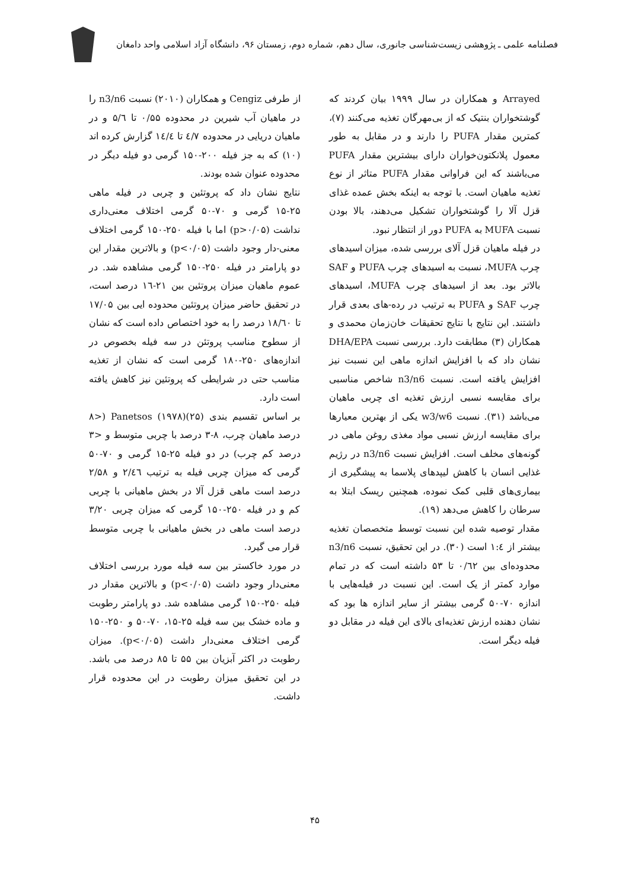فصلنامه علمی ـ پژوهشی زیست‌شناسی جانوری، سال دهم، شماره دوم، زمستان ۹۶، دانشگاه آزاد اسلامی واحد دامغان
Arrayed و همکاران در سال ۱۹۹۹ بیان کردند که گوشتخواران بنتیک که از بی‌مهرگان تغذیه می‌کنند (۷)، کمترین مقدار PUFA را دارند و در مقابل به طور معمول پلانکتون‌خواران دارای بیشترین مقدار PUFA می‌باشند که این فراوانی مقدار PUFA متاثر از نوع تغذیه ماهیان است. با توجه به اینکه بخش عمده غذای قزل آلا را گوشتخواران تشکیل می‌دهند، بالا بودن نسبت MUFA به PUFA دور از انتظار نبود.
در فیله ماهیان قزل آلای بررسی شده، میزان اسیدهای چرب MUFA، نسبت به اسیدهای چرب PUFA و SAF بالاتر بود. بعد از اسیدهای چرب MUFA، اسیدهای چرب SAF و PUFA به ترتیب در رده-های بعدی قرار داشتند. این نتایج با نتایج تحقیقات خان‌زمان محمدی و همکاران (۳) مطابقت دارد. بررسی نسبت DHA/EPA نشان داد که با افزایش اندازه ماهی این نسبت نیز افزایش یافته است. نسبت n3/n6 شاخص مناسبی برای مقایسه نسبی ارزش تغذیه ای چربی ماهیان می‌باشد (۳۱). نسبت w3/w6 یکی از بهترین معیارها برای مقایسه ارزش نسبی مواد مغذی روغن ماهی در گونه‌های مخلف است. افزایش نسبت n3/n6 در رژیم غذایی انسان با کاهش لیپدهای پلاسما به پیشگیری از بیماری‌های قلبی کمک نموده، همچنین ریسک ابتلا به سرطان را کاهش می‌دهد (۱۹).
مقدار توصیه شده این نسبت توسط متخصصان تغذیه بیشتر از ۱:٤ است (۳۰). در این تحقیق، نسبت n3/n6 محدوده‌ای بین ۰/٦۲ تا ۵۳ داشته است که در تمام موارد کمتر از یک است. این نسبت در فیله‌هایی با اندازه ۷۰-۵۰ گرمی بیشتر از سایر اندازه ها بود که نشان دهنده ارزش تغذیه‌ای بالای این فیله در مقابل دو فیله دیگر است.
از طرفی Cengiz و همکاران (۲۰۱۰) نسبت n3/n6 را در ماهیان آب شیرین در محدوده ۰/۵۵ تا ۵/٦ و در ماهیان دریایی در محدوده ٤/۷ تا ۱٤/٤ گزارش کرده اند (۱۰) که به جز فیله ۲۰۰-۱۵۰ گرمی دو فیله دیگر در محدوده عنوان شده بودند.
نتایج نشان داد که پروتئین و چربی در فیله ماهی ۲۵-۱۵ گرمی و ۷۰-۵۰ گرمی اختلاف معنی‌داری نداشت (p>۰/۰۵) اما با فیله ۲۵۰-۱۵۰ گرمی اختلاف معنی-دار وجود داشت (p<۰/۰۵) و بالاترین مقدار این دو پارامتر در فیله ۲۵۰-۱۵۰ گرمی مشاهده شد. در عموم ماهیان میزان پروتئین بین ۲۱-۱٦ درصد است، در تحقیق حاضر میزان پروتئین محدوده ایی بین ۱۷/۰۵ تا ۱۸/٦۰ درصد را به خود اختصاص داده است که نشان از سطوح مناسب پروتئن در سه فیله بخصوص در اندازه‌های ۲۵۰-۱۸۰ گرمی است که نشان از تغذیه مناسب حتی در شرایطی که پروتئین نیز کاهش یافته است دارد.
بر اساس تقسیم بندی Panetsos (۱۹۷۸)(۲۵) (<۸ درصد ماهیان چرب، ۸-۳ درصد با چربی متوسط و <۳ درصد کم چرب) در دو فیله ۲۵-۱۵ گرمی و ۷۰-۵۰ گرمی که میزان چربی فیله به ترتیب ۲/٤٦ و ۲/۵۸ درصد است ماهی قزل آلا در بخش ماهیانی با چربی کم و در فیله ۲۵۰-۱۵۰ گرمی که میزان چربی ۳/۲۰ درصد است ماهی در بخش ماهیانی با چربی متوسط قرار می گیرد.
در مورد خاکستر بین سه فیله مورد بررسی اختلاف معنی‌دار وجود داشت (p<۰/۰۵) و بالاترین مقدار در فبله ۲۵۰-۱۵۰ گرمی مشاهده شد. دو پارامتر رطوبت و ماده خشک بین سه فیله ۲۵-۱۵، ۷۰-۵۰ و ۲۵۰-۱۵۰ گرمی اختلاف معنی‌دار داشت (p<۰/۰۵). میزان رطوبت در اکثر آبزیان بین ۵۵ تا ۸۵ درصد می باشد. در این تحقیق میزان رطوبت در این محدوده قرار داشت.
۴۵